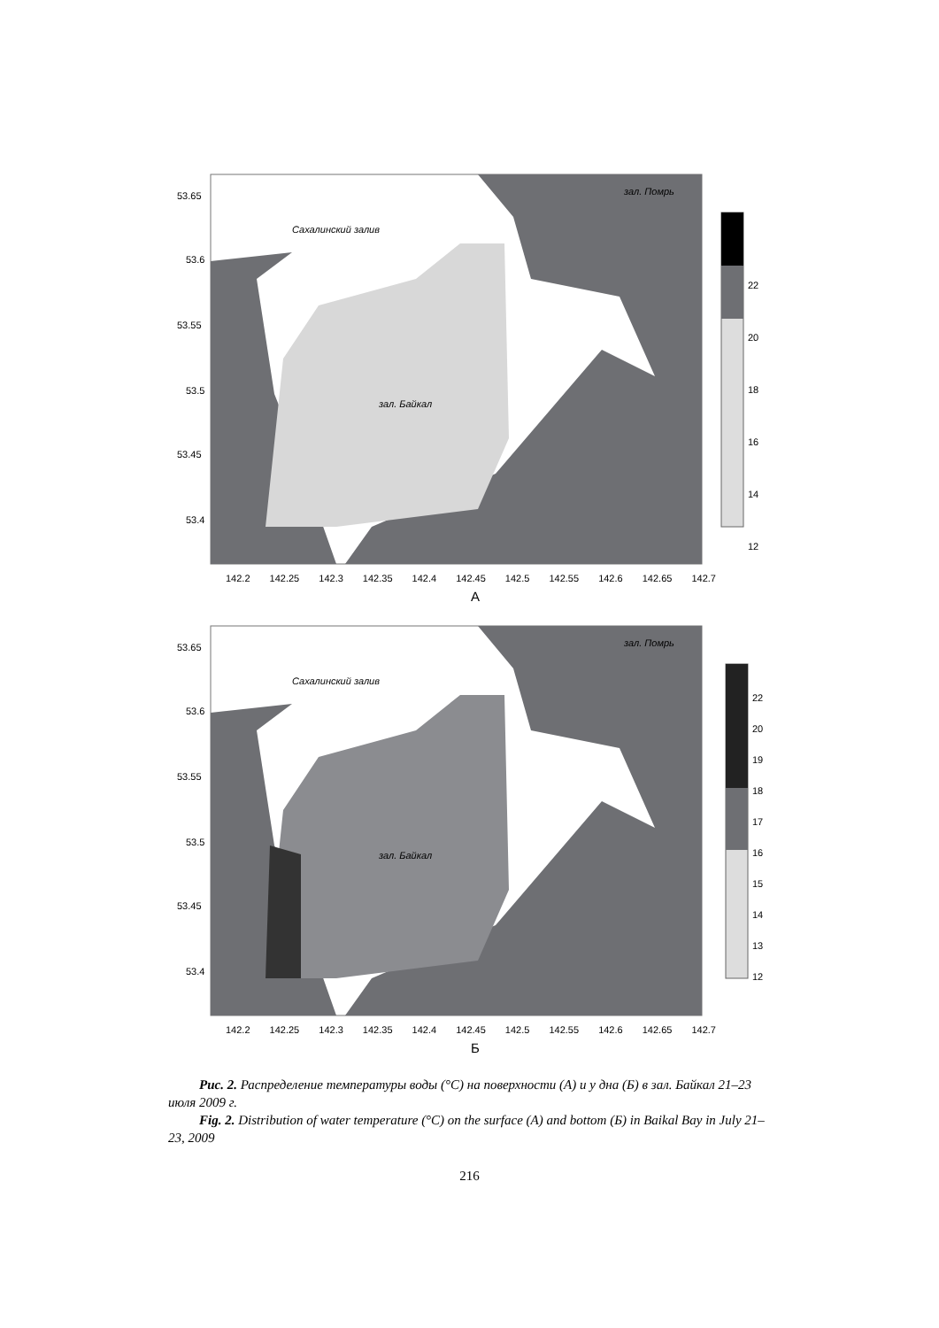53.65
53.6
53.55
53.5
53.45
53.4
Сахалинский залив
зал. Помрь
зал. Байкал
22
20
18
16
14
12
142.2 142.25 142.3 142.35 142.4 142.45 142.5 142.55 142.6 142.65 142.7
А
53.65
53.6
53.55
53.5
53.45
53.4
Сахалинский залив
зал. Помрь
зал. Байкал
22
20
19
18
17
16
15
14
13
12
142.2 142.25 142.3 142.35 142.4 142.45 142.5 142.55 142.6 142.65 142.7
Б
Рис. 2. Распределение температуры воды (°С) на поверхности (А) и у дна (Б) в зал. Байкал 21–23 июля 2009 г.
Fig. 2. Distribution of water temperature (°С) on the surface (А) and bottom (Б) in Baikal Bay in July 21–23, 2009
216